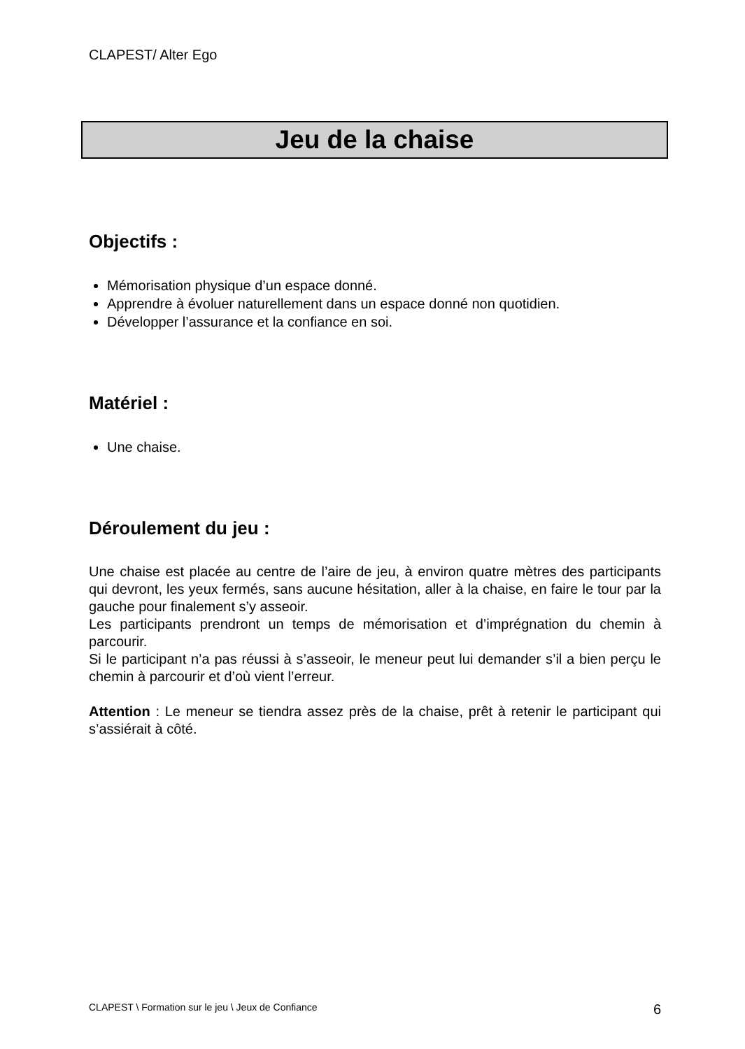CLAPEST/ Alter Ego
Jeu de la chaise
Objectifs :
Mémorisation physique d’un espace donné.
Apprendre à évoluer naturellement dans un espace donné non quotidien.
Développer l’assurance et la confiance en soi.
Matériel :
Une chaise.
Déroulement du jeu :
Une chaise est placée au centre de l’aire de jeu, à environ quatre mètres des participants qui devront, les yeux fermés, sans aucune hésitation, aller à la chaise, en faire le tour par la gauche pour finalement s’y asseoir.
Les participants prendront un temps de mémorisation et d’imprégnation du chemin à parcourir.
Si le participant n’a pas réussi à s’asseoir, le meneur peut lui demander s’il a bien perçu le chemin à parcourir et d’où vient l’erreur.
Attention : Le meneur se tiendra assez près de la chaise, prêt à retenir le participant qui s’assiérait à côté.
CLAPEST \ Formation sur le jeu \ Jeux de Confiance 6